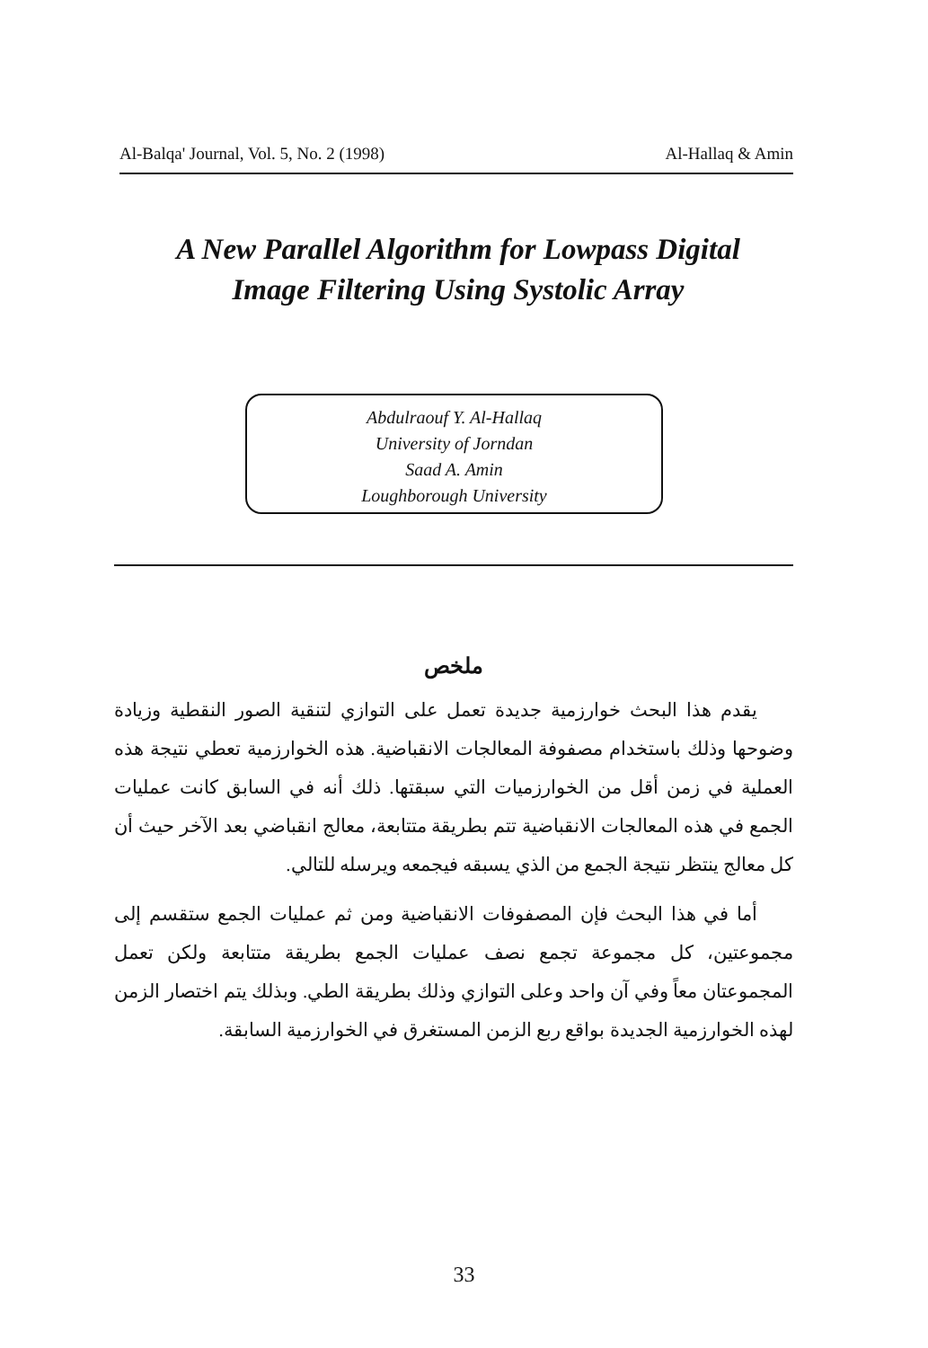Al-Balqa' Journal, Vol. 5, No. 2 (1998) Al-Hallaq & Amin
A New Parallel Algorithm for Lowpass Digital Image Filtering Using Systolic Array
Abdulraouf Y. Al-Hallaq
University of Jorndan
Saad A. Amin
Loughborough University
ملخص
يقدم هذا البحث خوارزمية جديدة تعمل على التوازي لتنقية الصور النقطية وزيادة وضوحها وذلك باستخدام مصفوفة المعالجات الانقباضية. هذه الخوارزمية تعطي نتيجة هذه العملية في زمن أقل من الخوارزميات التي سبقتها. ذلك أنه في السابق كانت عمليات الجمع في هذه المعالجات الانقباضية تتم بطريقة متتابعة، معالج انقباضي بعد الآخر حيث أن كل معالج ينتظر نتيجة الجمع من الذي يسبقه فيجمعه ويرسله للتالي.
أما في هذا البحث فإن المصفوفات الانقباضية ومن ثم عمليات الجمع ستقسم إلى مجموعتين، كل مجموعة تجمع نصف عمليات الجمع بطريقة متتابعة ولكن تعمل المجموعتان معاً وفي آن واحد وعلى التوازي وذلك بطريقة الطي. وبذلك يتم اختصار الزمن لهذه الخوارزمية الجديدة بواقع ربع الزمن المستغرق في الخوارزمية السابقة.
33